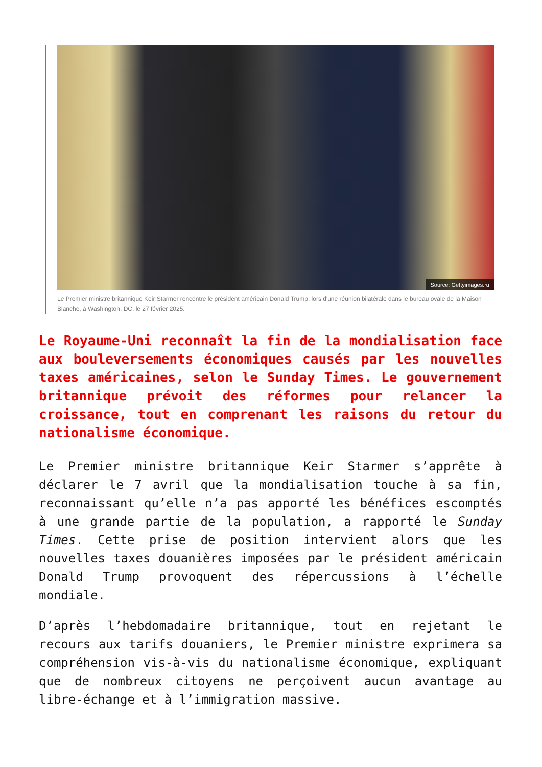Source: Gettyimages.ru
Le Premier ministre britannique Keir Starmer rencontre le président américain Donald Trump, lors d'une réunion bilatérale dans le bureau ovale de la Maison Blanche, à Washington, DC, le 27 février 2025.
Le Royaume-Uni reconnaît la fin de la mondialisation face aux bouleversements économiques causés par les nouvelles taxes américaines, selon le Sunday Times. Le gouvernement britannique prévoit des réformes pour relancer la croissance, tout en comprenant les raisons du retour du nationalisme économique.
Le Premier ministre britannique Keir Starmer s’apprête à déclarer le 7 avril que la mondialisation touche à sa fin, reconnaissant qu’elle n’a pas apporté les bénéfices escomptés à une grande partie de la population, a rapporté le Sunday Times. Cette prise de position intervient alors que les nouvelles taxes douanières imposées par le président américain Donald Trump provoquent des répercussions à l’échelle mondiale.
D’après l’hebdomadaire britannique, tout en rejetant le recours aux tarifs douaniers, le Premier ministre exprimera sa compréhension vis-à-vis du nationalisme économique, expliquant que de nombreux citoyens ne perçoivent aucun avantage au libre-échange et à l’immigration massive.